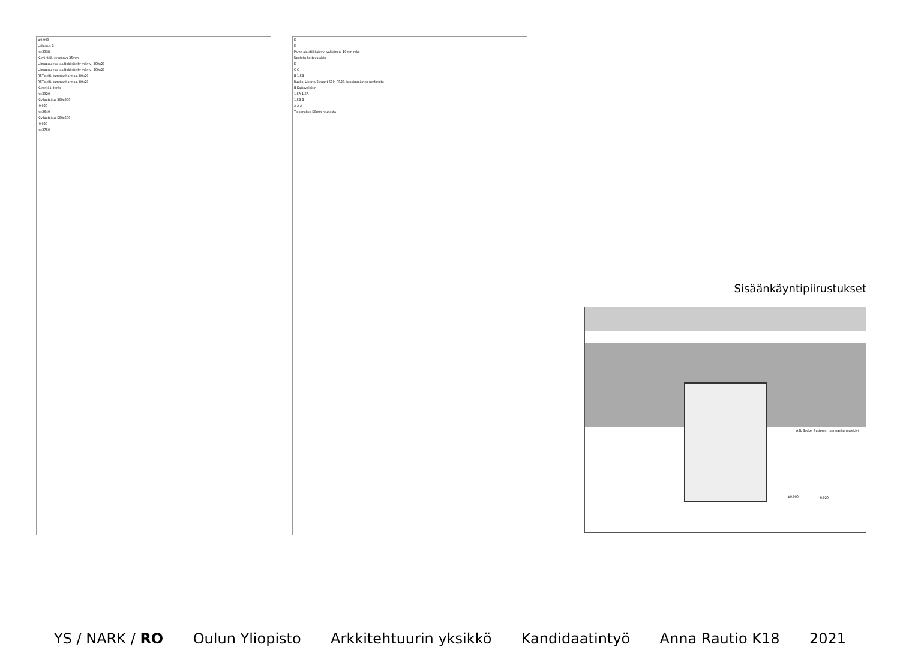±0,000
Leikkaus C
h=2338
Kumiritilä, syvennys 35mm
Liimapuulevy kuultokäsitelty mänty, 200x20
Liimapuulevy kuultokäsitelty mänty, 200x20
RST-pelti, tummanharmaa, 80x20
RST-pelti, tummanharmaa, 80x20
Kuraritilä, teräs
h=2320
Kivilaatoitus 300x300
-0,020
h=2640
Kivilaatoitus 500x500
-0,020
h=2750
D
D
Paroc akustiikkalevy, valkoinen, 10mm rako
Upotetu kattovalaisin
D
C C
B 1,5B
Ruukki Liberta Elegant 500, RR23, keskimmäinen perforoitu
B Kattovalaisin
1,5A 1,5A
1,5B B
A A A
Tippanokka 50mm reunasta
Sisäänkäyntipiirustukset
ABL Sockel Systems, tummanharmaa kivi
±0,000 -0,020
YS / NARK / RO Oulun Yliopisto Arkkitehtuurin yksikkö Kandidaatintyö Anna Rautio K18 2021